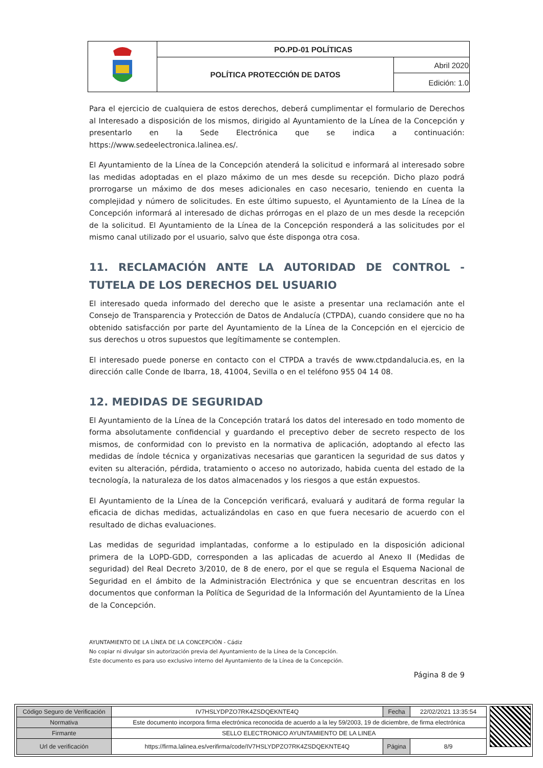| | PO.PD-01 POLÍTICAS | |
| | POLÍTICA PROTECCIÓN DE DATOS | Abril 2020 |
| | | Edición: 1.0 |
Para el ejercicio de cualquiera de estos derechos, deberá cumplimentar el formulario de Derechos al Interesado a disposición de los mismos, dirigido al Ayuntamiento de la Línea de la Concepción y presentarlo en la Sede Electrónica que se indica a continuación: https://www.sedeelectronica.lalinea.es/.
El Ayuntamiento de la Línea de la Concepción atenderá la solicitud e informará al interesado sobre las medidas adoptadas en el plazo máximo de un mes desde su recepción. Dicho plazo podrá prorrogarse un máximo de dos meses adicionales en caso necesario, teniendo en cuenta la complejidad y número de solicitudes. En este último supuesto, el Ayuntamiento de la Línea de la Concepción informará al interesado de dichas prórrogas en el plazo de un mes desde la recepción de la solicitud. El Ayuntamiento de la Línea de la Concepción responderá a las solicitudes por el mismo canal utilizado por el usuario, salvo que éste disponga otra cosa.
11. RECLAMACIÓN ANTE LA AUTORIDAD DE CONTROL - TUTELA DE LOS DERECHOS DEL USUARIO
El interesado queda informado del derecho que le asiste a presentar una reclamación ante el Consejo de Transparencia y Protección de Datos de Andalucía (CTPDA), cuando considere que no ha obtenido satisfacción por parte del Ayuntamiento de la Línea de la Concepción en el ejercicio de sus derechos u otros supuestos que legítimamente se contemplen.
El interesado puede ponerse en contacto con el CTPDA a través de www.ctpdandalucia.es, en la dirección calle Conde de Ibarra, 18, 41004, Sevilla o en el teléfono 955 04 14 08.
12. MEDIDAS DE SEGURIDAD
El Ayuntamiento de la Línea de la Concepción tratará los datos del interesado en todo momento de forma absolutamente confidencial y guardando el preceptivo deber de secreto respecto de los mismos, de conformidad con lo previsto en la normativa de aplicación, adoptando al efecto las medidas de índole técnica y organizativas necesarias que garanticen la seguridad de sus datos y eviten su alteración, pérdida, tratamiento o acceso no autorizado, habida cuenta del estado de la tecnología, la naturaleza de los datos almacenados y los riesgos a que están expuestos.
El Ayuntamiento de la Línea de la Concepción verificará, evaluará y auditará de forma regular la eficacia de dichas medidas, actualizándolas en caso en que fuera necesario de acuerdo con el resultado de dichas evaluaciones.
Las medidas de seguridad implantadas, conforme a lo estipulado en la disposición adicional primera de la LOPD-GDD, corresponden a las aplicadas de acuerdo al Anexo II (Medidas de seguridad) del Real Decreto 3/2010, de 8 de enero, por el que se regula el Esquema Nacional de Seguridad en el ámbito de la Administración Electrónica y que se encuentran descritas en los documentos que conforman la Política de Seguridad de la Información del Ayuntamiento de la Línea de la Concepción.
AYUNTAMIENTO DE LA LÍNEA DE LA CONCEPCIÓN - Cádiz
No copiar ni divulgar sin autorización previa del Ayuntamiento de la Línea de la Concepción.
Este documento es para uso exclusivo interno del Ayuntamiento de la Línea de la Concepción.
Página 8 de 9
| Código Seguro de Verificación | IV7HSLYDPZO7RK4ZSDQEKNTE4Q | Fecha | 22/02/2021 13:35:54 |
| Normativa | Este documento incorpora firma electrónica reconocida de acuerdo a la ley 59/2003, 19 de diciembre, de firma electrónica | | |
| Firmante | SELLO ELECTRONICO AYUNTAMIENTO DE LA LINEA | | |
| Url de verificación | https://firma.lalinea.es/verifirma/code/IV7HSLYDPZO7RK4ZSDQEKNTE4Q | Página | 8/9 |